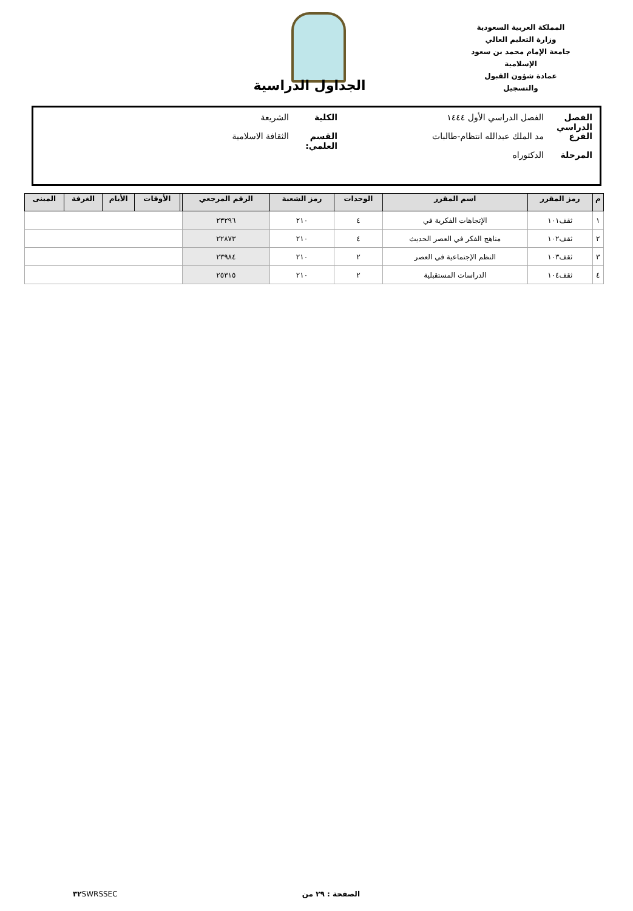المملكة العربية السعودية
وزارة التعليم العالي
جامعة الإمام محمد بن سعود الإسلامية
عمادة شؤون القبول والتسجيل
الجداول الدراسية
الفصل الدراسي الفصل الدراسي الأول ١٤٤٤ الكلية الشريعة
الفرع مد الملك عبدالله انتظام-طالبات القسم العلمي: الثقافة الاسلامية
المرحلة الدكتوراه
| م | رمز المقرر | اسم المقرر | الوحدات | رمز الشعبة | الرقم المرجعي | | الأوقات | الأيام | الغرفة | المبنى |
| --- | --- | --- | --- | --- | --- | --- | --- | --- | --- | --- |
| ١ | ثقف١٠١ | الإتجاهات الفكرية في | ٤ | ٢١٠ | ٢٣٢٩٦ | | | | | |
| ٢ | ثقف١٠٢ | مناهج الفكر في العصر الحديث | ٤ | ٢١٠ | ٢٢٨٧٣ | | | | | |
| ٣ | ثقف١٠٣ | النظم الإجتماعية في العصر | ٢ | ٢١٠ | ٢٣٩٨٤ | | | | | |
| ٤ | ثقف١٠٤ | الدراسات المستقبلية | ٢ | ٢١٠ | ٢٥٣١٥ | | | | | |
الصفحة : ٢٩ من ٣٢ SWRSSEC